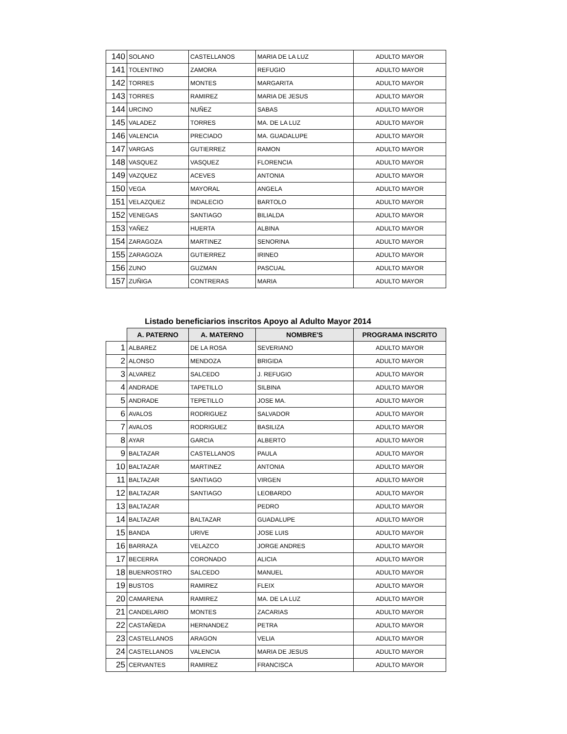| 140 | SOLANO | CASTELLANOS | MARIA DE LA LUZ | ADULTO MAYOR |
| 141 | TOLENTINO | ZAMORA | REFUGIO | ADULTO MAYOR |
| 142 | TORRES | MONTES | MARGARITA | ADULTO MAYOR |
| 143 | TORRES | RAMIREZ | MARIA DE JESUS | ADULTO MAYOR |
| 144 | URCINO | NUÑEZ | SABAS | ADULTO MAYOR |
| 145 | VALADEZ | TORRES | MA. DE LA LUZ | ADULTO MAYOR |
| 146 | VALENCIA | PRECIADO | MA. GUADALUPE | ADULTO MAYOR |
| 147 | VARGAS | GUTIERREZ | RAMON | ADULTO MAYOR |
| 148 | VASQUEZ | VASQUEZ | FLORENCIA | ADULTO MAYOR |
| 149 | VAZQUEZ | ACEVES | ANTONIA | ADULTO MAYOR |
| 150 | VEGA | MAYORAL | ANGELA | ADULTO MAYOR |
| 151 | VELAZQUEZ | INDALECIO | BARTOLO | ADULTO MAYOR |
| 152 | VENEGAS | SANTIAGO | BILIALDA | ADULTO MAYOR |
| 153 | YAÑEZ | HUERTA | ALBINA | ADULTO MAYOR |
| 154 | ZARAGOZA | MARTINEZ | SENORINA | ADULTO MAYOR |
| 155 | ZARAGOZA | GUTIERREZ | IRINEO | ADULTO MAYOR |
| 156 | ZUNO | GUZMAN | PASCUAL | ADULTO MAYOR |
| 157 | ZUÑIGA | CONTRERAS | MARIA | ADULTO MAYOR |
Listado beneficiarios inscritos Apoyo al Adulto Mayor 2014
| | A. PATERNO | A. MATERNO | NOMBRE'S | PROGRAMA INSCRITO |
| --- | --- | --- | --- | --- |
| 1 | ALBAREZ | DE LA ROSA | SEVERIANO | ADULTO MAYOR |
| 2 | ALONSO | MENDOZA | BRIGIDA | ADULTO MAYOR |
| 3 | ALVAREZ | SALCEDO | J. REFUGIO | ADULTO MAYOR |
| 4 | ANDRADE | TAPETILLO | SILBINA | ADULTO MAYOR |
| 5 | ANDRADE | TEPETILLO | JOSE MA. | ADULTO MAYOR |
| 6 | AVALOS | RODRIGUEZ | SALVADOR | ADULTO MAYOR |
| 7 | AVALOS | RODRIGUEZ | BASILIZA | ADULTO MAYOR |
| 8 | AYAR | GARCIA | ALBERTO | ADULTO MAYOR |
| 9 | BALTAZAR | CASTELLANOS | PAULA | ADULTO MAYOR |
| 10 | BALTAZAR | MARTINEZ | ANTONIA | ADULTO MAYOR |
| 11 | BALTAZAR | SANTIAGO | VIRGEN | ADULTO MAYOR |
| 12 | BALTAZAR | SANTIAGO | LEOBARDO | ADULTO MAYOR |
| 13 | BALTAZAR | | PEDRO | ADULTO MAYOR |
| 14 | BALTAZAR | BALTAZAR | GUADALUPE | ADULTO MAYOR |
| 15 | BANDA | URIVE | JOSE LUIS | ADULTO MAYOR |
| 16 | BARRAZA | VELAZCO | JORGE ANDRES | ADULTO MAYOR |
| 17 | BECERRA | CORONADO | ALICIA | ADULTO MAYOR |
| 18 | BUENROSTRO | SALCEDO | MANUEL | ADULTO MAYOR |
| 19 | BUSTOS | RAMIREZ | FLEIX | ADULTO MAYOR |
| 20 | CAMARENA | RAMIREZ | MA. DE LA LUZ | ADULTO MAYOR |
| 21 | CANDELARIO | MONTES | ZACARIAS | ADULTO MAYOR |
| 22 | CASTAÑEDA | HERNANDEZ | PETRA | ADULTO MAYOR |
| 23 | CASTELLANOS | ARAGON | VELIA | ADULTO MAYOR |
| 24 | CASTELLANOS | VALENCIA | MARIA DE JESUS | ADULTO MAYOR |
| 25 | CERVANTES | RAMIREZ | FRANCISCA | ADULTO MAYOR |